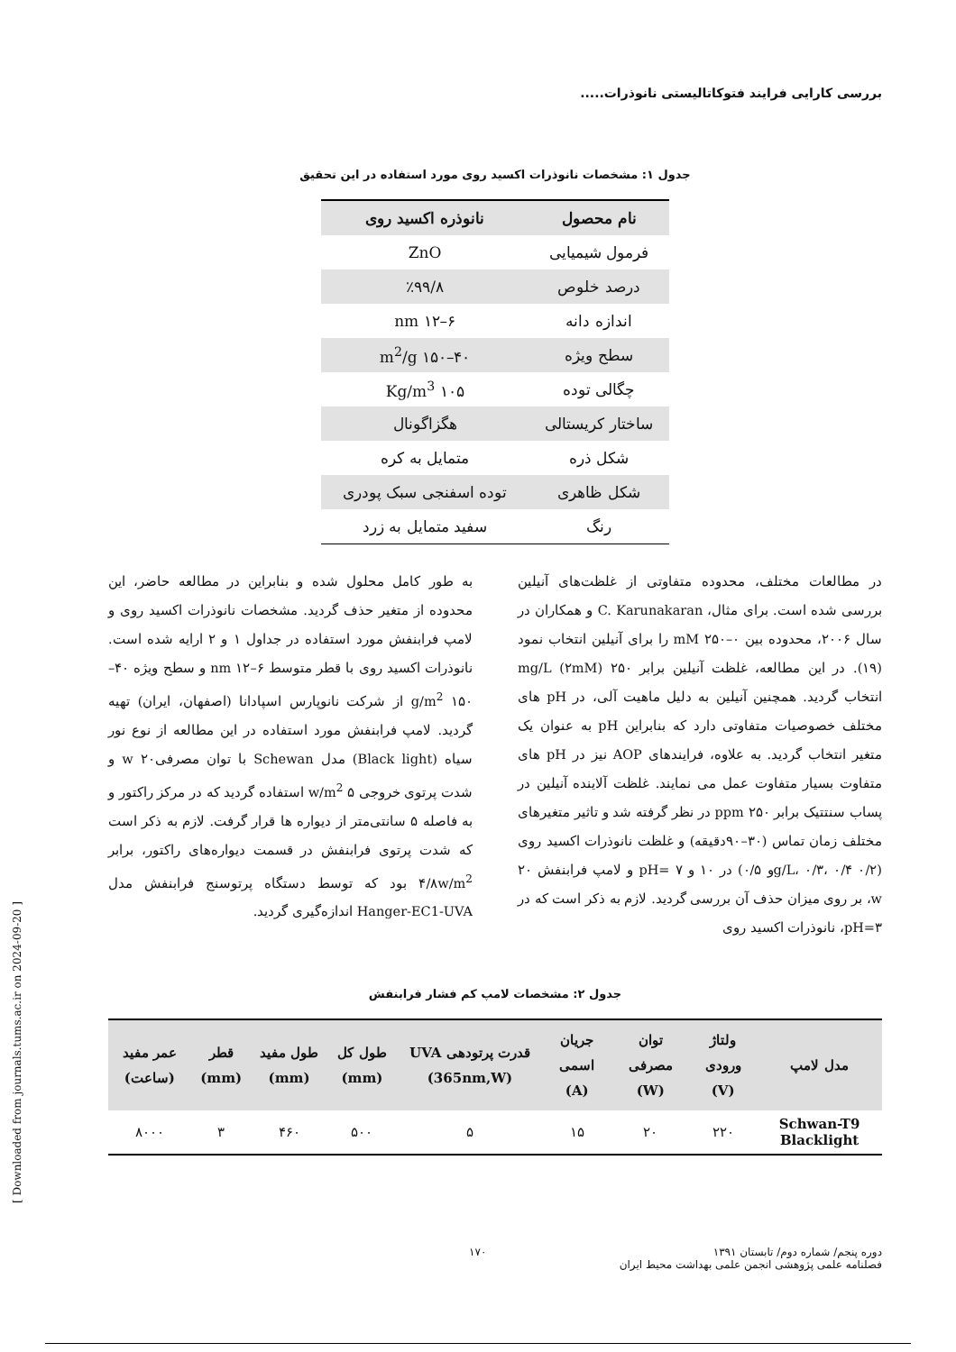بررسی کارایی فرایند فتوکاتالیستی نانوذرات.....
جدول ۱: مشخصات نانوذرات اکسید روی مورد استفاده در این تحقیق
| نام محصول | نانوذره اکسید روی |
| --- | --- |
| فرمول شیمیایی | ZnO |
| درصد خلوص | ٪۹۹/۸ |
| اندازه دانه | ۶–۱۲ nm |
| سطح ویژه | ۴۰–۱۵۰ m<sup>2</sup>/g |
| چگالی توده | ۱۰۵ Kg/m<sup>3</sup> |
| ساختار کریستالی | هگزاگونال |
| شکل ذره | متمایل به کره |
| شکل ظاهری | توده اسفنجی سبک پودری |
| رنگ | سفید متمایل به زرد |
در مطالعات مختلف، محدوده متفاوتی از غلظت‌های آنیلین بررسی شده است. برای مثال، C. Karunakaran و همکاران در سال ۲۰۰۶، محدوده بین ۰–۲۵۰ mM را برای آنیلین انتخاب نمود (۱۹). در این مطالعه، غلظت آنیلین برابر ۲۵۰ mg/L (۲mM) انتخاب گردید. همچنین آنیلین به دلیل ماهیت آلی، در pH های مختلف خصوصیات متفاوتی دارد که بنابراین pH به عنوان یک متغیر انتخاب گردید. به علاوه، فرایندهای AOP نیز در pH های متفاوت بسیار متفاوت عمل می نمایند. غلظت آلاینده آنیلین در پساب سنتتیک برابر ۲۵۰ ppm در نظر گرفته شد و تاثیر متغیرهای مختلف زمان تماس (۳۰–۹۰دقیقه) و غلظت نانوذرات اکسید روی (۰/۲ g/L، ۰/۳، ۰/۴و ۰/۵) در ۱۰ و ۷ =pH و لامپ فرابنفش ۲۰ w، بر روی میزان حذف آن بررسی گردید. لازم به ذکر است که در pH=۳، نانوذرات اکسید روی
به طور کامل محلول شده و بنابراین در مطالعه حاضر، این محدوده از متغیر حذف گردید. مشخصات نانوذرات اکسید روی و لامپ فرابنفش مورد استفاده در جداول ۱ و ۲ ارایه شده است. نانوذرات اکسید روی با قطر متوسط ۶–۱۲ nm و سطح ویژه ۴۰–۱۵۰ g/m<sup>2</sup> از شرکت نانوپارس اسپادانا (اصفهان، ایران) تهیه گردید. لامپ فرابنفش مورد استفاده در این مطالعه از نوع نور سیاه (Black light) مدل Schewan با توان مصرفی۲۰ w و شدت پرتوی خروجی ۵ w/m<sup>2</sup> استفاده گردید که در مرکز راکتور و به فاصله ۵ سانتی‌متر از دیواره ها قرار گرفت. لازم به ذکر است که شدت پرتوی فرابنفش در قسمت دیواره‌های راکتور، برابر ۴/۸w/m<sup>2</sup> بود که توسط دستگاه پرتوسنج فرابنفش مدل Hanger-EC1-UVA اندازه‌گیری گردید.
جدول ۲: مشخصات لامپ کم فشار فرابنفش
| مدل لامپ | ولتاژ ورودی (V) | توان مصرفی (W) | جریان اسمی (A) | قدرت پرتودهی UVA (365nm,W) | طول کل (mm) | طول مفید (mm) | قطر (mm) | عمر مفید (ساعت) |
| --- | --- | --- | --- | --- | --- | --- | --- | --- |
| Schwan-T9 Blacklight | ۲۲۰ | ۲۰ | ۱۵ | ۵ | ۵۰۰ | ۴۶۰ | ۳ | ۸۰۰۰ |
دوره پنجم/ شماره دوم/ تابستان ۱۳۹۱
فصلنامه علمی پژوهشی انجمن علمی بهداشت محیط ایران
۱۷۰
[ Downloaded from journals.tums.ac.ir on 2024-09-20 ]